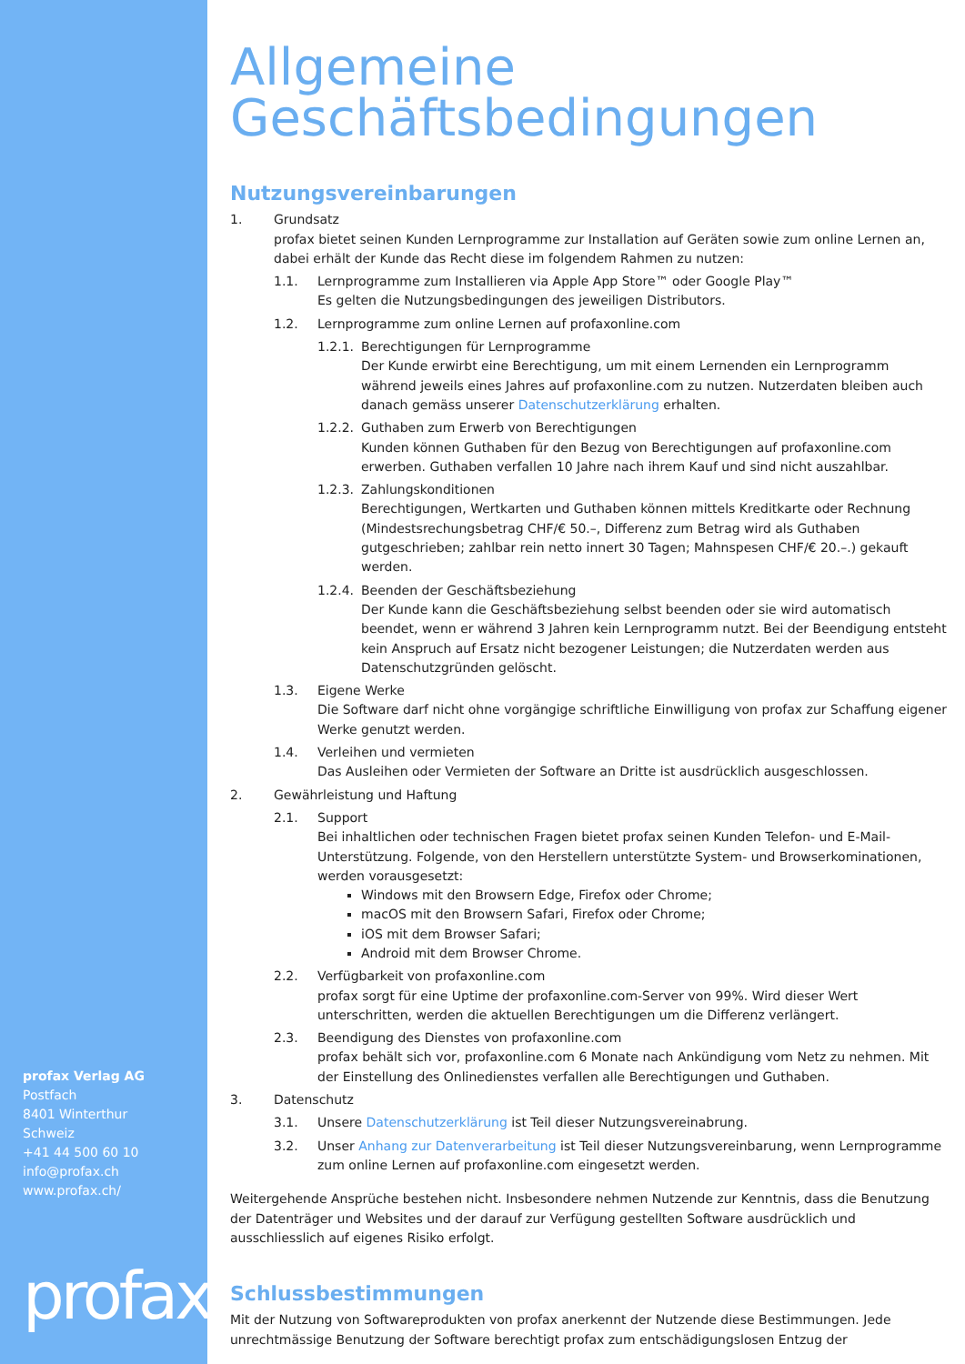profax Verlag AG
Postfach
8401 Winterthur
Schweiz
+41 44 500 60 10
info@profax.ch
www.profax.ch/
profax
Allgemeine
Geschäftsbedingungen
Nutzungsvereinbarungen
1. Grundsatz
profax bietet seinen Kunden Lernprogramme zur Installation auf Geräten sowie zum online Lernen an, dabei erhält der Kunde das Recht diese im folgendem Rahmen zu nutzen:
1.1. Lernprogramme zum Installieren via Apple App Store™ oder Google Play™
Es gelten die Nutzungsbedingungen des jeweiligen Distributors.
1.2. Lernprogramme zum online Lernen auf profaxonline.com
1.2.1.
Berechtigungen für Lernprogramme
Der Kunde erwirbt eine Berechtigung, um mit einem Lernenden ein Lernprogramm während jeweils eines Jahres auf profaxonline.com zu nutzen. Nutzerdaten bleiben auch danach gemäss unserer Datenschutzerklärung erhalten.
1.2.2.
Guthaben zum Erwerb von Berechtigungen
Kunden können Guthaben für den Bezug von Berechtigungen auf profaxonline.com erwerben. Guthaben verfallen 10 Jahre nach ihrem Kauf und sind nicht auszahlbar.
1.2.3.
Zahlungskonditionen
Berechtigungen, Wertkarten und Guthaben können mittels Kreditkarte oder Rechnung (Mindestsrechungsbetrag CHF/€ 50.–, Differenz zum Betrag wird als Guthaben gutgeschrieben; zahlbar rein netto innert 30 Tagen; Mahnspesen CHF/€ 20.–.) gekauft werden.
1.2.4.
Beenden der Geschäftsbeziehung
Der Kunde kann die Geschäftsbeziehung selbst beenden oder sie wird automatisch beendet, wenn er während 3 Jahren kein Lernprogramm nutzt. Bei der Beendigung entsteht kein Anspruch auf Ersatz nicht bezogener Leistungen; die Nutzerdaten werden aus Datenschutzgründen gelöscht.
1.3. Eigene Werke
Die Software darf nicht ohne vorgängige schriftliche Einwilligung von profax zur Schaffung eigener Werke genutzt werden.
1.4. Verleihen und vermieten
Das Ausleihen oder Vermieten der Software an Dritte ist ausdrücklich ausgeschlossen.
2. Gewährleistung und Haftung
2.1. Support
Bei inhaltlichen oder technischen Fragen bietet profax seinen Kunden Telefon- und E-Mail-Unterstützung. Folgende, von den Herstellern unterstützte System- und Browserkominationen, werden vorausgesetzt:
Windows mit den Browsern Edge, Firefox oder Chrome;
macOS mit den Browsern Safari, Firefox oder Chrome;
iOS mit dem Browser Safari;
Android mit dem Browser Chrome.
2.2. Verfügbarkeit von profaxonline.com
profax sorgt für eine Uptime der profaxonline.com-Server von 99%. Wird dieser Wert unterschritten, werden die aktuellen Berechtigungen um die Differenz verlängert.
2.3. Beendigung des Dienstes von profaxonline.com
profax behält sich vor, profaxonline.com 6 Monate nach Ankündigung vom Netz zu nehmen. Mit der Einstellung des Onlinedienstes verfallen alle Berechtigungen und Guthaben.
3. Datenschutz
3.1. Unsere Datenschutzerklärung ist Teil dieser Nutzungsvereinabrung.
3.2. Unser Anhang zur Datenverarbeitung ist Teil dieser Nutzungsvereinbarung, wenn Lernprogramme zum online Lernen auf profaxonline.com eingesetzt werden.
Weitergehende Ansprüche bestehen nicht. Insbesondere nehmen Nutzende zur Kenntnis, dass die Benutzung der Datenträger und Websites und der darauf zur Verfügung gestellten Software ausdrücklich und ausschliesslich auf eigenes Risiko erfolgt.
Schlussbestimmungen
Mit der Nutzung von Softwareprodukten von profax anerkennt der Nutzende diese Bestimmungen. Jede unrechtmässige Benutzung der Software berechtigt profax zum entschädigungslosen Entzug der